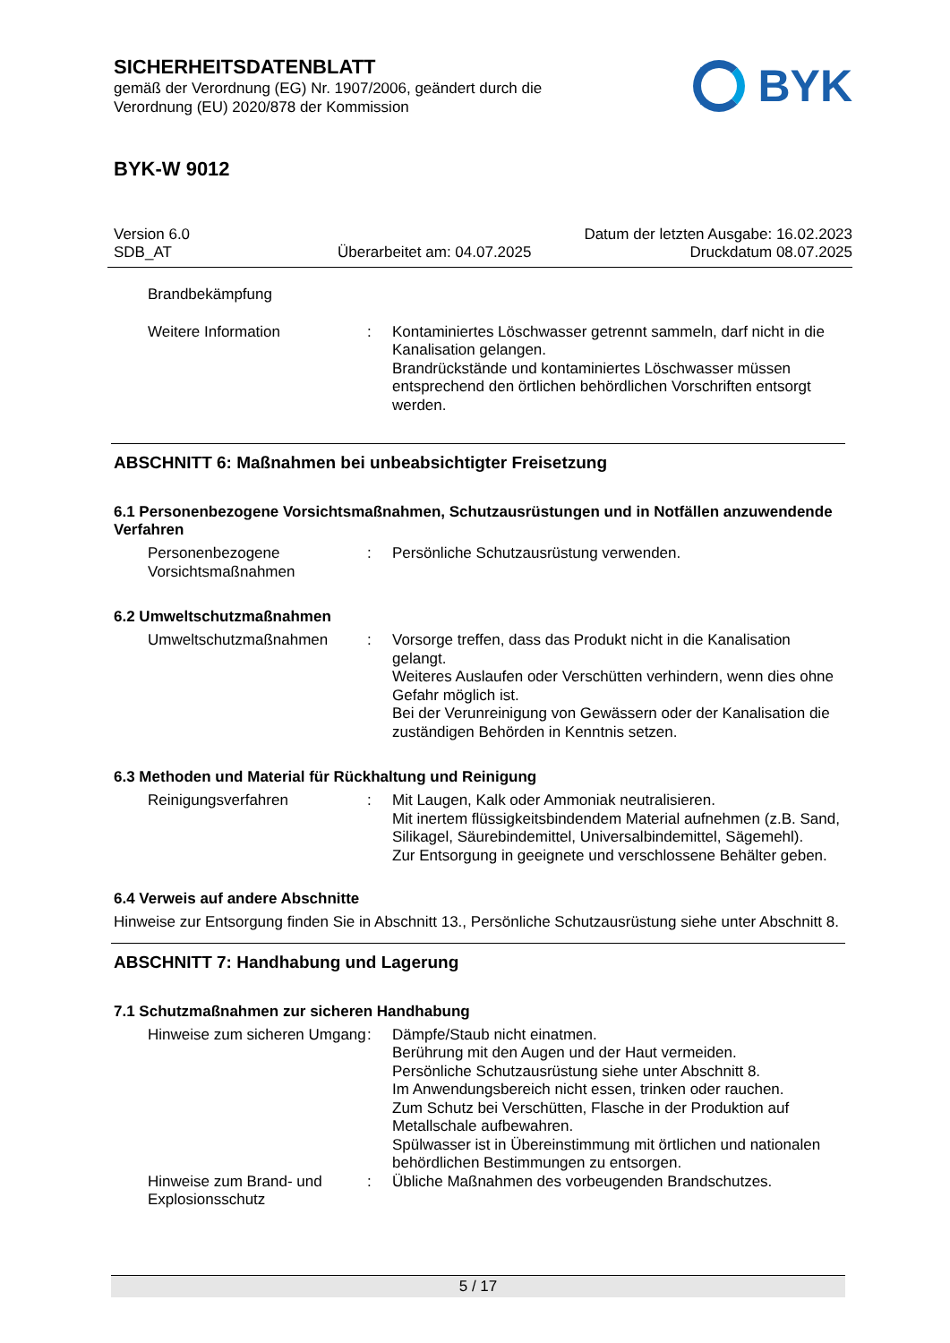SICHERHEITSDATENBLATT
gemäß der Verordnung (EG) Nr. 1907/2006, geändert durch die
Verordnung (EU) 2020/878 der Kommission
BYK
BYK-W 9012
Version 6.0
SDB_AT
Überarbeitet am: 04.07.2025 Datum der letzten Ausgabe: 16.02.2023
Druckdatum 08.07.2025
Brandbekämpfung
Weitere Information : Kontaminiertes Löschwasser getrennt sammeln, darf nicht in die Kanalisation gelangen.
Brandrückstände und kontaminiertes Löschwasser müssen entsprechend den örtlichen behördlichen Vorschriften entsorgt werden.
ABSCHNITT 6: Maßnahmen bei unbeabsichtigter Freisetzung
6.1 Personenbezogene Vorsichtsmaßnahmen, Schutzausrüstungen und in Notfällen anzuwendende Verfahren
Personenbezogene Vorsichtsmaßnahmen
: Persönliche Schutzausrüstung verwenden.
6.2 Umweltschutzmaßnahmen
Umweltschutzmaßnahmen : Vorsorge treffen, dass das Produkt nicht in die Kanalisation gelangt.
Weiteres Auslaufen oder Verschütten verhindern, wenn dies ohne Gefahr möglich ist.
Bei der Verunreinigung von Gewässern oder der Kanalisation die zuständigen Behörden in Kenntnis setzen.
6.3 Methoden und Material für Rückhaltung und Reinigung
Reinigungsverfahren : Mit Laugen, Kalk oder Ammoniak neutralisieren.
Mit inertem flüssigkeitsbindendem Material aufnehmen (z.B. Sand, Silikagel, Säurebindemittel, Universalbindemittel, Sägemehl).
Zur Entsorgung in geeignete und verschlossene Behälter geben.
6.4 Verweis auf andere Abschnitte
Hinweise zur Entsorgung finden Sie in Abschnitt 13., Persönliche Schutzausrüstung siehe unter Abschnitt 8.
ABSCHNITT 7: Handhabung und Lagerung
7.1 Schutzmaßnahmen zur sicheren Handhabung
Hinweise zum sicheren Umgang
: Dämpfe/Staub nicht einatmen.
Berührung mit den Augen und der Haut vermeiden.
Persönliche Schutzausrüstung siehe unter Abschnitt 8.
Im Anwendungsbereich nicht essen, trinken oder rauchen.
Zum Schutz bei Verschütten, Flasche in der Produktion auf Metallschale aufbewahren.
Spülwasser ist in Übereinstimmung mit örtlichen und nationalen behördlichen Bestimmungen zu entsorgen.
Hinweise zum Brand- und Explosionsschutz
: Übliche Maßnahmen des vorbeugenden Brandschutzes.
5 / 17